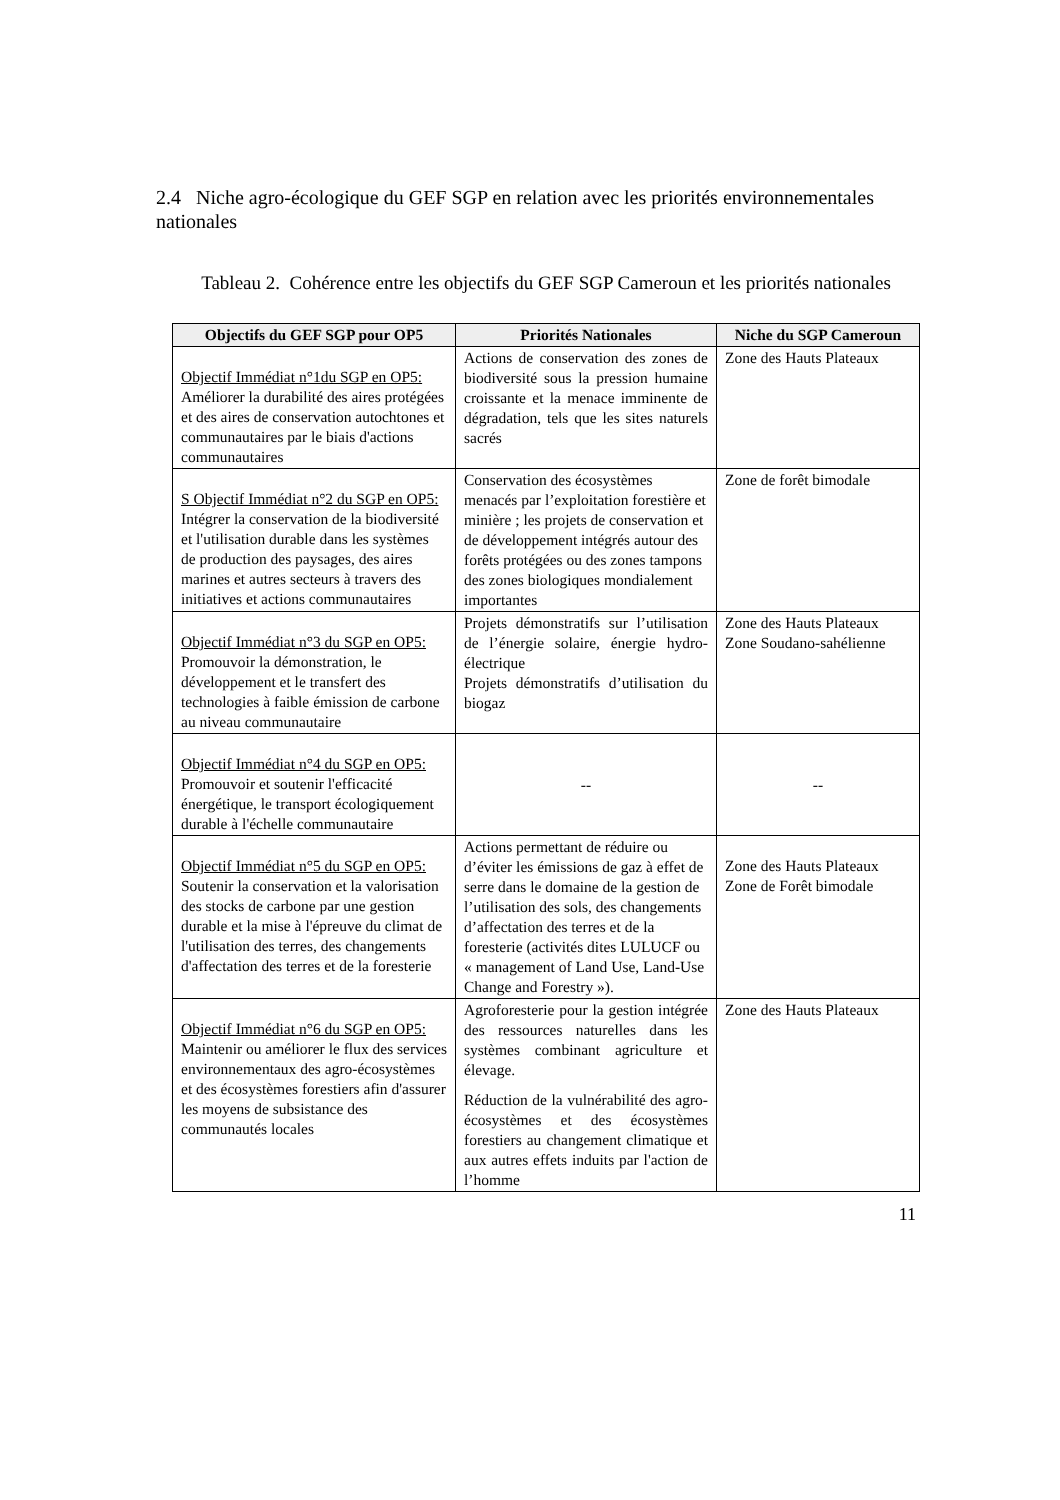2.4 Niche agro-écologique du GEF SGP en relation avec les priorités environnementales nationales
Tableau 2. Cohérence entre les objectifs du GEF SGP Cameroun et les priorités nationales
| Objectifs du GEF SGP pour OP5 | Priorités Nationales | Niche du SGP Cameroun |
| --- | --- | --- |
| Objectif Immédiat n°1du SGP en OP5: Améliorer la durabilité des aires protégées et des aires de conservation autochtones et communautaires par le biais d'actions communautaires | Actions de conservation des zones de biodiversité sous la pression humaine croissante et la menace imminente de dégradation, tels que les sites naturels sacrés | Zone des Hauts Plateaux |
| S Objectif Immédiat n°2 du SGP en OP5: Intégrer la conservation de la biodiversité et l'utilisation durable dans les systèmes de production des paysages, des aires marines et autres secteurs à travers des initiatives et actions communautaires | Conservation des écosystèmes menacés par l’exploitation forestière et minière ; les projets de conservation et de développement intégrés autour des forêts protégées ou des zones tampons des zones biologiques mondialement importantes | Zone de forêt bimodale |
| Objectif Immédiat n°3 du SGP en OP5: Promouvoir la démonstration, le développement et le transfert des technologies à faible émission de carbone au niveau communautaire | Projets démonstratifs sur l’utilisation de l’énergie solaire, énergie hydro-électrique Projets démonstratifs d’utilisation du biogaz | Zone des Hauts Plateaux Zone Soudano-sahélienne |
| Objectif Immédiat n°4 du SGP en OP5: Promouvoir et soutenir l'efficacité énergétique, le transport écologiquement durable à l'échelle communautaire | -- | -- |
| Objectif Immédiat n°5 du SGP en OP5: Soutenir la conservation et la valorisation des stocks de carbone par une gestion durable et la mise à l'épreuve du climat de l'utilisation des terres, des changements d'affectation des terres et de la foresterie | Actions permettant de réduire ou d’éviter les émissions de gaz à effet de serre dans le domaine de la gestion de l’utilisation des sols, des changements d’affectation des terres et de la foresterie (activités dites LULUCF ou « management of Land Use, Land-Use Change and Forestry »). | Zone des Hauts Plateaux Zone de Forêt bimodale |
| Objectif Immédiat n°6 du SGP en OP5: Maintenir ou améliorer le flux des services environnementaux des agro-écosystèmes et des écosystèmes forestiers afin d'assurer les moyens de subsistance des communautés locales | Agroforesterie pour la gestion intégrée des ressources naturelles dans les systèmes combinant agriculture et élevage. Réduction de la vulnérabilité des agro-écosystèmes et des écosystèmes forestiers au changement climatique et aux autres effets induits par l'action de l’homme | Zone des Hauts Plateaux |
11